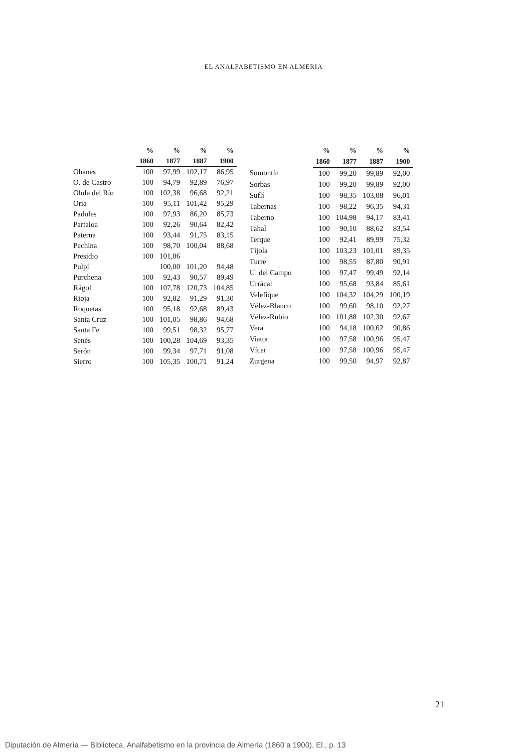EL ANALFABETISMO EN ALMERIA
| | % | % | % | % |
| --- | --- | --- | --- | --- |
| | 1860 | 1877 | 1887 | 1900 |
| Ohanes | 100 | 97,99 | 102,17 | 86,95 |
| O. de Castro | 100 | 94,79 | 92,89 | 76,97 |
| Olula del Río | 100 | 102,38 | 96,68 | 92,21 |
| Oria | 100 | 95,11 | 101,42 | 95,29 |
| Padules | 100 | 97,93 | 86,20 | 85,73 |
| Partaloa | 100 | 92,26 | 90,64 | 82,42 |
| Paterna | 100 | 93,44 | 91,75 | 83,15 |
| Pechina | 100 | 98,70 | 100,04 | 88,68 |
| Presidio | 100 | 101,06 | | |
| Pulpí | | 100,00 | 101,20 | 94,48 |
| Purchena | 100 | 92,43 | 90,57 | 89,49 |
| Rágol | 100 | 107,78 | 120,73 | 104,85 |
| Rioja | 100 | 92,82 | 91,29 | 91,30 |
| Roquetas | 100 | 95,18 | 92,68 | 89,43 |
| Santa Cruz | 100 | 101,05 | 98,86 | 94,68 |
| Santa Fe | 100 | 99,51 | 98,32 | 95,77 |
| Senés | 100 | 100,28 | 104,69 | 93,35 |
| Serón | 100 | 99,34 | 97,71 | 91,08 |
| Sierro | 100 | 105,35 | 100,71 | 91,24 |
| | % | % | % | % |
| --- | --- | --- | --- | --- |
| | 1860 | 1877 | 1887 | 1900 |
| Somontín | 100 | 99,20 | 99,89 | 92,00 |
| Sorbas | 100 | 99,20 | 99,89 | 92,00 |
| Suflí | 100 | 98,35 | 103,08 | 96,01 |
| Tabernas | 100 | 98,22 | 96,35 | 94,31 |
| Taberno | 100 | 104,98 | 94,17 | 83,41 |
| Tahal | 100 | 90,10 | 88,62 | 83,54 |
| Terque | 100 | 92,41 | 89,99 | 75,32 |
| Tíjola | 100 | 103,23 | 101,01 | 89,35 |
| Turre | 100 | 98,55 | 87,80 | 90,91 |
| U. del Campo | 100 | 97,47 | 99,49 | 92,14 |
| Urrácal | 100 | 95,68 | 93,84 | 85,61 |
| Velefique | 100 | 104,32 | 104,29 | 100,19 |
| Vélez-Blanco | 100 | 99,60 | 98,10 | 92,27 |
| Vélez-Rubio | 100 | 101,88 | 102,30 | 92,67 |
| Vera | 100 | 94,18 | 100,62 | 90,86 |
| Viator | 100 | 97,58 | 100,96 | 95,47 |
| Vícar | 100 | 97,58 | 100,96 | 95,47 |
| Zurgena | 100 | 99,50 | 94,97 | 92,87 |
21
Diputación de Almería — Biblioteca. Analfabetismo en la provincia de Almería (1860 a 1900), El., p. 13